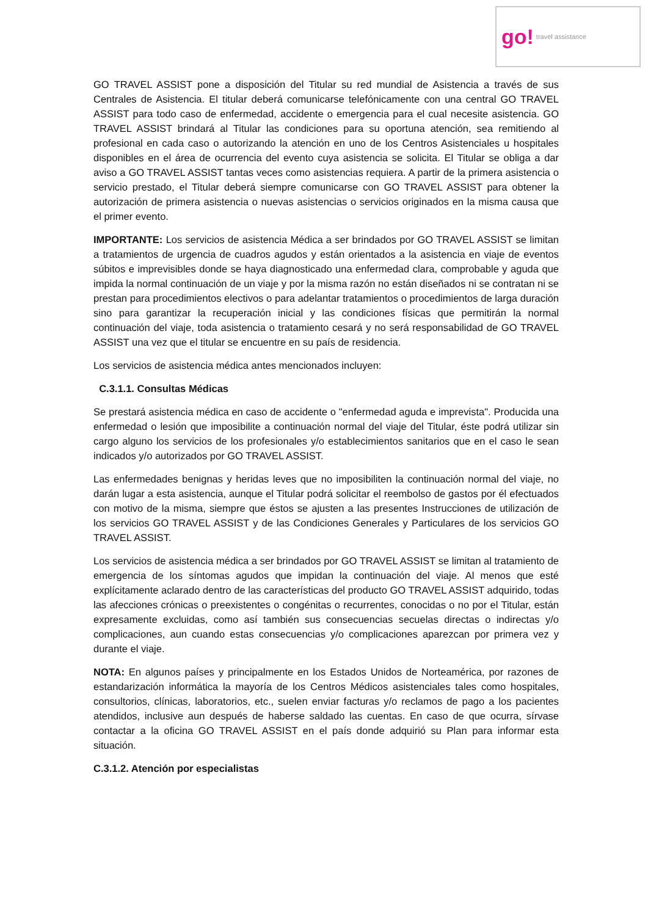go! travel assistance
GO TRAVEL ASSIST pone a disposición del Titular su red mundial de Asistencia a través de sus Centrales de Asistencia. El titular deberá comunicarse telefónicamente con una central GO TRAVEL ASSIST para todo caso de enfermedad, accidente o emergencia para el cual necesite asistencia. GO TRAVEL ASSIST brindará al Titular las condiciones para su oportuna atención, sea remitiendo al profesional en cada caso o autorizando la atención en uno de los Centros Asistenciales u hospitales disponibles en el área de ocurrencia del evento cuya asistencia se solicita. El Titular se obliga a dar aviso a GO TRAVEL ASSIST tantas veces como asistencias requiera. A partir de la primera asistencia o servicio prestado, el Titular deberá siempre comunicarse con GO TRAVEL ASSIST para obtener la autorización de primera asistencia o nuevas asistencias o servicios originados en la misma causa que el primer evento.
IMPORTANTE: Los servicios de asistencia Médica a ser brindados por GO TRAVEL ASSIST se limitan a tratamientos de urgencia de cuadros agudos y están orientados a la asistencia en viaje de eventos súbitos e imprevisibles donde se haya diagnosticado una enfermedad clara, comprobable y aguda que impida la normal continuación de un viaje y por la misma razón no están diseñados ni se contratan ni se prestan para procedimientos electivos o para adelantar tratamientos o procedimientos de larga duración sino para garantizar la recuperación inicial y las condiciones físicas que permitirán la normal continuación del viaje, toda asistencia o tratamiento cesará y no será responsabilidad de GO TRAVEL ASSIST una vez que el titular se encuentre en su país de residencia.
Los servicios de asistencia médica antes mencionados incluyen:
C.3.1.1. Consultas Médicas
Se prestará asistencia médica en caso de accidente o "enfermedad aguda e imprevista". Producida una enfermedad o lesión que imposibilite a continuación normal del viaje del Titular, éste podrá utilizar sin cargo alguno los servicios de los profesionales y/o establecimientos sanitarios que en el caso le sean indicados y/o autorizados por GO TRAVEL ASSIST.
Las enfermedades benignas y heridas leves que no imposibiliten la continuación normal del viaje, no darán lugar a esta asistencia, aunque el Titular podrá solicitar el reembolso de gastos por él efectuados con motivo de la misma, siempre que éstos se ajusten a las presentes Instrucciones de utilización de los servicios GO TRAVEL ASSIST y de las Condiciones Generales y Particulares de los servicios GO TRAVEL ASSIST.
Los servicios de asistencia médica a ser brindados por GO TRAVEL ASSIST se limitan al tratamiento de emergencia de los síntomas agudos que impidan la continuación del viaje. Al menos que esté explícitamente aclarado dentro de las características del producto GO TRAVEL ASSIST adquirido, todas las afecciones crónicas o preexistentes o congénitas o recurrentes, conocidas o no por el Titular, están expresamente excluidas, como así también sus consecuencias secuelas directas o indirectas y/o complicaciones, aun cuando estas consecuencias y/o complicaciones aparezcan por primera vez y durante el viaje.
NOTA: En algunos países y principalmente en los Estados Unidos de Norteamérica, por razones de estandarización informática la mayoría de los Centros Médicos asistenciales tales como hospitales, consultorios, clínicas, laboratorios, etc., suelen enviar facturas y/o reclamos de pago a los pacientes atendidos, inclusive aun después de haberse saldado las cuentas. En caso de que ocurra, sírvase contactar a la oficina GO TRAVEL ASSIST en el país donde adquirió su Plan para informar esta situación.
C.3.1.2. Atención por especialistas